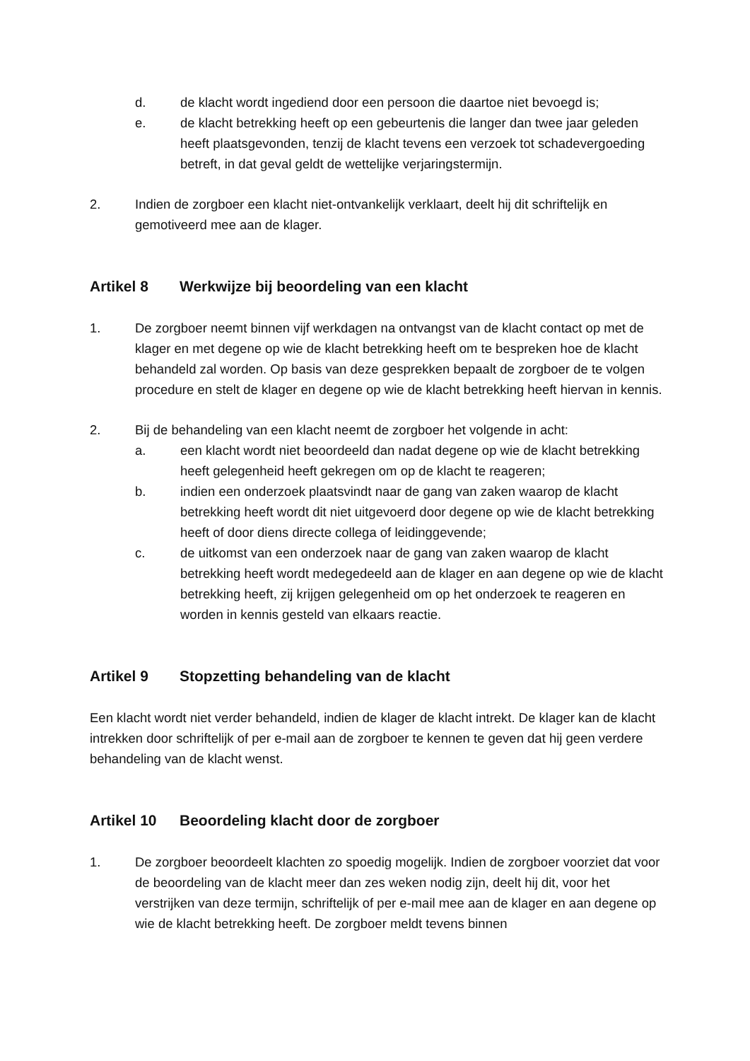d. de klacht wordt ingediend door een persoon die daartoe niet bevoegd is;
e. de klacht betrekking heeft op een gebeurtenis die langer dan twee jaar geleden heeft plaatsgevonden, tenzij de klacht tevens een verzoek tot schadevergoeding betreft, in dat geval geldt de wettelijke verjaringstermijn.
2. Indien de zorgboer een klacht niet-ontvankelijk verklaart, deelt hij dit schriftelijk en gemotiveerd mee aan de klager.
Artikel 8 Werkwijze bij beoordeling van een klacht
1. De zorgboer neemt binnen vijf werkdagen na ontvangst van de klacht contact op met de klager en met degene op wie de klacht betrekking heeft om te bespreken hoe de klacht behandeld zal worden. Op basis van deze gesprekken bepaalt de zorgboer de te volgen procedure en stelt de klager en degene op wie de klacht betrekking heeft hiervan in kennis.
2. Bij de behandeling van een klacht neemt de zorgboer het volgende in acht:
a. een klacht wordt niet beoordeeld dan nadat degene op wie de klacht betrekking heeft gelegenheid heeft gekregen om op de klacht te reageren;
b. indien een onderzoek plaatsvindt naar de gang van zaken waarop de klacht betrekking heeft wordt dit niet uitgevoerd door degene op wie de klacht betrekking heeft of door diens directe collega of leidinggevende;
c. de uitkomst van een onderzoek naar de gang van zaken waarop de klacht betrekking heeft wordt medegedeeld aan de klager en aan degene op wie de klacht betrekking heeft, zij krijgen gelegenheid om op het onderzoek te reageren en worden in kennis gesteld van elkaars reactie.
Artikel 9 Stopzetting behandeling van de klacht
Een klacht wordt niet verder behandeld, indien de klager de klacht intrekt. De klager kan de klacht intrekken door schriftelijk of per e-mail aan de zorgboer te kennen te geven dat hij geen verdere behandeling van de klacht wenst.
Artikel 10 Beoordeling klacht door de zorgboer
1. De zorgboer beoordeelt klachten zo spoedig mogelijk. Indien de zorgboer voorziet dat voor de beoordeling van de klacht meer dan zes weken nodig zijn, deelt hij dit, voor het verstrijken van deze termijn, schriftelijk of per e-mail mee aan de klager en aan degene op wie de klacht betrekking heeft. De zorgboer meldt tevens binnen